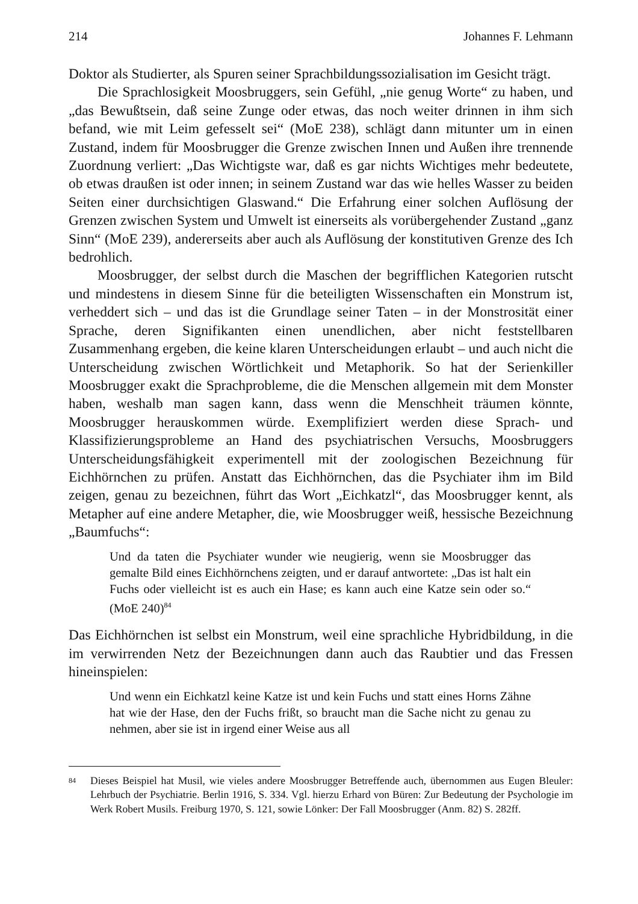214 Johannes F. Lehmann
Doktor als Studierter, als Spuren seiner Sprachbildungssozialisation im Gesicht trägt.
Die Sprachlosigkeit Moosbruggers, sein Gefühl, „nie genug Worte“ zu haben, und „das Bewußtsein, daß seine Zunge oder etwas, das noch weiter drinnen in ihm sich befand, wie mit Leim gefesselt sei“ (MoE 238), schlägt dann mitunter um in einen Zustand, indem für Moosbrugger die Grenze zwischen Innen und Außen ihre trennende Zuordnung verliert: „Das Wichtigste war, daß es gar nichts Wichtiges mehr bedeutete, ob etwas draußen ist oder innen; in seinem Zustand war das wie helles Wasser zu beiden Seiten einer durchsichtigen Glaswand.“ Die Erfahrung einer solchen Auflösung der Grenzen zwischen System und Umwelt ist einerseits als vorübergehender Zustand „ganz Sinn“ (MoE 239), andererseits aber auch als Auflösung der konstitutiven Grenze des Ich bedrohlich.
Moosbrugger, der selbst durch die Maschen der begrifflichen Kategorien rutscht und mindestens in diesem Sinne für die beteiligten Wissenschaften ein Monstrum ist, verheddert sich – und das ist die Grundlage seiner Taten – in der Monstrosität einer Sprache, deren Signifikanten einen unendlichen, aber nicht feststellbaren Zusammenhang ergeben, die keine klaren Unterscheidungen erlaubt – und auch nicht die Unterscheidung zwischen Wörtlichkeit und Metaphorik. So hat der Serienkiller Moosbrugger exakt die Sprachprobleme, die die Menschen allgemein mit dem Monster haben, weshalb man sagen kann, dass wenn die Menschheit träumen könnte, Moosbrugger herauskommen würde. Exemplifiziert werden diese Sprach- und Klassifizierungsprobleme an Hand des psychiatrischen Versuchs, Moosbruggers Unterscheidungsfähigkeit experimentell mit der zoologischen Bezeichnung für Eichhörnchen zu prüfen. Anstatt das Eichhörnchen, das die Psychiater ihm im Bild zeigen, genau zu bezeichnen, führt das Wort „Eichkatzl“, das Moosbrugger kennt, als Metapher auf eine andere Metapher, die, wie Moosbrugger weiß, hessische Bezeichnung „Baumfuchs“:
Und da taten die Psychiater wunder wie neugierig, wenn sie Moosbrugger das gemalte Bild eines Eichhörnchens zeigten, und er darauf antwortete: „Das ist halt ein Fuchs oder vielleicht ist es auch ein Hase; es kann auch eine Katze sein oder so.“ (MoE 240)<sup>84</sup>
Das Eichhörnchen ist selbst ein Monstrum, weil eine sprachliche Hybridbildung, in die im verwirrenden Netz der Bezeichnungen dann auch das Raubtier und das Fressen hineinspielen:
Und wenn ein Eichkatzl keine Katze ist und kein Fuchs und statt eines Horns Zähne hat wie der Hase, den der Fuchs frißt, so braucht man die Sache nicht zu genau zu nehmen, aber sie ist in irgend einer Weise aus all
84
Dieses Beispiel hat Musil, wie vieles andere Moosbrugger Betreffende auch, übernommen aus Eugen Bleuler: Lehrbuch der Psychiatrie. Berlin 1916, S. 334. Vgl. hierzu Erhard von Büren: Zur Bedeutung der Psychologie im Werk Robert Musils. Freiburg 1970, S. 121, sowie Lönker: Der Fall Moosbrugger (Anm. 82) S. 282ff.